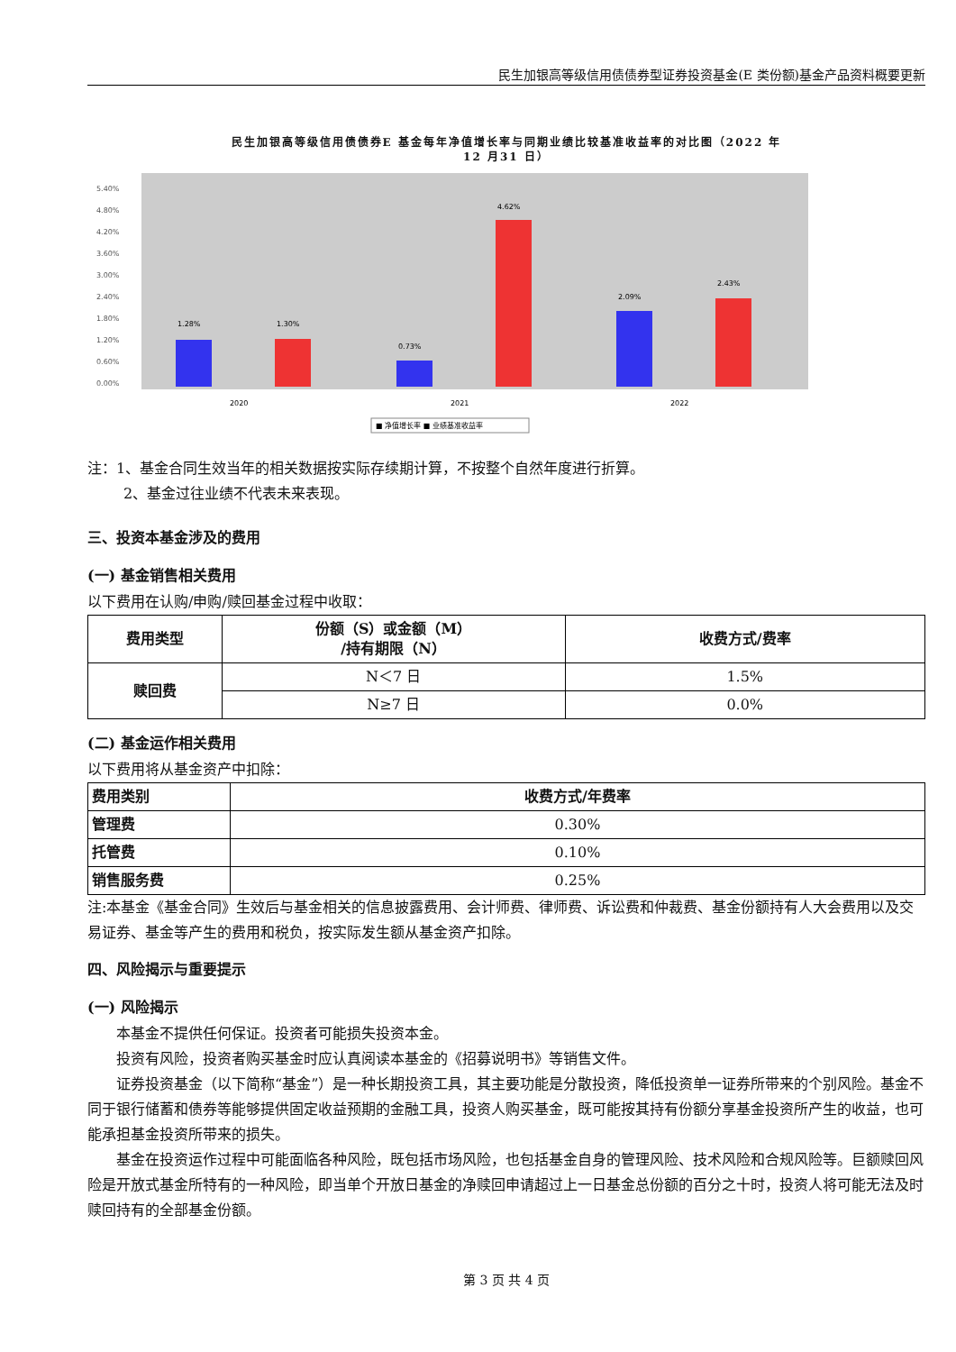民生加银高等级信用债债券型证券投资基金(E 类份额)基金产品资料概要更新
民生加银高等级信用债债券E 基金每年净值增长率与同期业绩比较基准收益率的对比图（2022 年
12 月31 日）
5.40%
4.80%
4.20%
3.60%
3.00%
2.40%
1.80%
1.20%
0.60%
0.00%
1.28%
1.30%
0.73%
4.62%
2.09%
2.43%
2020
2021
2022
■ 净值增长率 ■ 业绩基准收益率
注：1、基金合同生效当年的相关数据按实际存续期计算，不按整个自然年度进行折算。
2、基金过往业绩不代表未来表现。
三、投资本基金涉及的费用
(一) 基金销售相关费用
以下费用在认购/申购/赎回基金过程中收取：
| 费用类型 | 份额（S）或金额（M） /持有期限（N） | 收费方式/费率 |
| --- | --- | --- |
| 赎回费 | N＜7 日 | 1.5% |
| | N≥7 日 | 0.0% |
(二) 基金运作相关费用
以下费用将从基金资产中扣除：
| 费用类别 | 收费方式/年费率 |
| 管理费 | 0.30% |
| 托管费 | 0.10% |
| 销售服务费 | 0.25% |
注:本基金《基金合同》生效后与基金相关的信息披露费用、会计师费、律师费、诉讼费和仲裁费、基金份额持有人大会费用以及交易证券、基金等产生的费用和税负，按实际发生额从基金资产扣除。
四、风险揭示与重要提示
(一) 风险揭示
本基金不提供任何保证。投资者可能损失投资本金。
投资有风险，投资者购买基金时应认真阅读本基金的《招募说明书》等销售文件。
证券投资基金（以下简称“基金”）是一种长期投资工具，其主要功能是分散投资，降低投资单一证券所带来的个别风险。基金不同于银行储蓄和债券等能够提供固定收益预期的金融工具，投资人购买基金，既可能按其持有份额分享基金投资所产生的收益，也可能承担基金投资所带来的损失。
基金在投资运作过程中可能面临各种风险，既包括市场风险，也包括基金自身的管理风险、技术风险和合规风险等。巨额赎回风险是开放式基金所特有的一种风险，即当单个开放日基金的净赎回申请超过上一日基金总份额的百分之十时，投资人将可能无法及时赎回持有的全部基金份额。
第 3 页 共 4 页